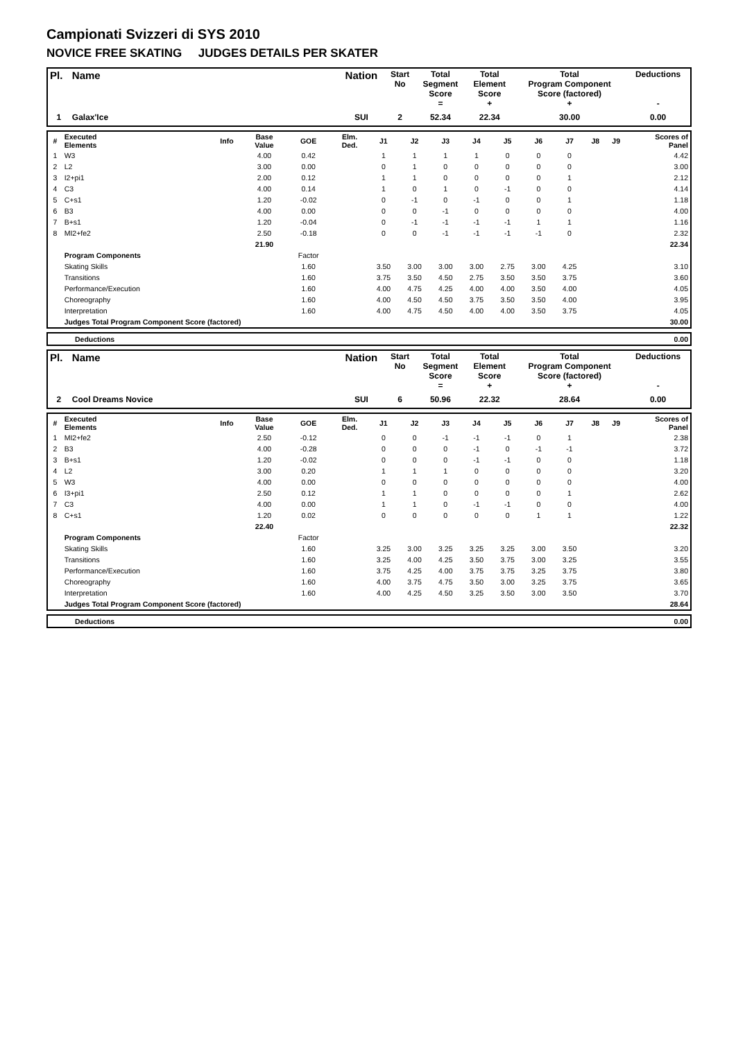Campionati Svizzeri di SYS 2010
NOVICE FREE SKATING JUDGES DETAILS PER SKATER
| Pl. | Name | Nation | Start No | Total Segment Score = | Total Element Score + | Total Program Component Score (factored) + | Deductions - |
| --- | --- | --- | --- | --- | --- | --- | --- |
| 1 | Galax'Ice | SUI | 2 | 52.34 | 22.34 | 30.00 | 0.00 |
| # | Executed Elements | Info | Base Value | GOE | Elm. Ded. | J1 | J2 | J3 | J4 | J5 | J6 | J7 | J8 | J9 | Scores of Panel |
| --- | --- | --- | --- | --- | --- | --- | --- | --- | --- | --- | --- | --- | --- | --- | --- |
| 1 | W3 | | 4.00 | 0.42 | | 1 | 1 | 1 | 1 | 0 | 0 | 0 | | | 4.42 |
| 2 | L2 | | 3.00 | 0.00 | | 0 | 1 | 0 | 0 | 0 | 0 | 0 | | | 3.00 |
| 3 | I2+pi1 | | 2.00 | 0.12 | | 1 | 1 | 0 | 0 | 0 | 0 | 1 | | | 2.12 |
| 4 | C3 | | 4.00 | 0.14 | | 1 | 0 | 1 | 0 | -1 | 0 | 0 | | | 4.14 |
| 5 | C+s1 | | 1.20 | -0.02 | | 0 | -1 | 0 | -1 | 0 | 0 | 1 | | | 1.18 |
| 6 | B3 | | 4.00 | 0.00 | | 0 | 0 | -1 | 0 | 0 | 0 | 0 | | | 4.00 |
| 7 | B+s1 | | 1.20 | -0.04 | | 0 | -1 | -1 | -1 | -1 | 1 | 1 | | | 1.16 |
| 8 | MI2+fe2 | | 2.50 | -0.18 | | 0 | 0 | -1 | -1 | -1 | -1 | 0 | | | 2.32 |
| | | | 21.90 | | | | | | | | | | | | 22.34 |
| | Program Components | | | Factor | | | | | | | | | | | |
| | Skating Skills | | | 1.60 | | 3.50 | 3.00 | 3.00 | 3.00 | 2.75 | 3.00 | 4.25 | | | 3.10 |
| | Transitions | | | 1.60 | | 3.75 | 3.50 | 4.50 | 2.75 | 3.50 | 3.50 | 3.75 | | | 3.60 |
| | Performance/Execution | | | 1.60 | | 4.00 | 4.75 | 4.25 | 4.00 | 4.00 | 3.50 | 4.00 | | | 4.05 |
| | Choreography | | | 1.60 | | 4.00 | 4.50 | 4.50 | 3.75 | 3.50 | 3.50 | 4.00 | | | 3.95 |
| | Interpretation | | | 1.60 | | 4.00 | 4.75 | 4.50 | 4.00 | 4.00 | 3.50 | 3.75 | | | 4.05 |
| | Judges Total Program Component Score (factored) | | | | | | | | | | | | | | 30.00 |
| | Deductions | 0.00 |
| Pl. | Name | Nation | Start No | Total Segment Score = | Total Element Score + | Total Program Component Score (factored) + | Deductions - |
| --- | --- | --- | --- | --- | --- | --- | --- |
| 2 | Cool Dreams Novice | SUI | 6 | 50.96 | 22.32 | 28.64 | 0.00 |
| # | Executed Elements | Info | Base Value | GOE | Elm. Ded. | J1 | J2 | J3 | J4 | J5 | J6 | J7 | J8 | J9 | Scores of Panel |
| --- | --- | --- | --- | --- | --- | --- | --- | --- | --- | --- | --- | --- | --- | --- | --- |
| 1 | MI2+fe2 | | 2.50 | -0.12 | | 0 | 0 | -1 | -1 | -1 | 0 | 1 | | | 2.38 |
| 2 | B3 | | 4.00 | -0.28 | | 0 | 0 | 0 | -1 | 0 | -1 | -1 | | | 3.72 |
| 3 | B+s1 | | 1.20 | -0.02 | | 0 | 0 | 0 | -1 | -1 | 0 | 0 | | | 1.18 |
| 4 | L2 | | 3.00 | 0.20 | | 1 | 1 | 1 | 0 | 0 | 0 | 0 | | | 3.20 |
| 5 | W3 | | 4.00 | 0.00 | | 0 | 0 | 0 | 0 | 0 | 0 | 0 | | | 4.00 |
| 6 | I3+pi1 | | 2.50 | 0.12 | | 1 | 1 | 0 | 0 | 0 | 0 | 1 | | | 2.62 |
| 7 | C3 | | 4.00 | 0.00 | | 1 | 1 | 0 | -1 | -1 | 0 | 0 | | | 4.00 |
| 8 | C+s1 | | 1.20 | 0.02 | | 0 | 0 | 0 | 0 | 0 | 1 | 1 | | | 1.22 |
| | | | 22.40 | | | | | | | | | | | | 22.32 |
| | Program Components | | | Factor | | | | | | | | | | | |
| | Skating Skills | | | 1.60 | | 3.25 | 3.00 | 3.25 | 3.25 | 3.25 | 3.00 | 3.50 | | | 3.20 |
| | Transitions | | | 1.60 | | 3.25 | 4.00 | 4.25 | 3.50 | 3.75 | 3.00 | 3.25 | | | 3.55 |
| | Performance/Execution | | | 1.60 | | 3.75 | 4.25 | 4.00 | 3.75 | 3.75 | 3.25 | 3.75 | | | 3.80 |
| | Choreography | | | 1.60 | | 4.00 | 3.75 | 4.75 | 3.50 | 3.00 | 3.25 | 3.75 | | | 3.65 |
| | Interpretation | | | 1.60 | | 4.00 | 4.25 | 4.50 | 3.25 | 3.50 | 3.00 | 3.50 | | | 3.70 |
| | Judges Total Program Component Score (factored) | | | | | | | | | | | | | | 28.64 |
| | Deductions | 0.00 |